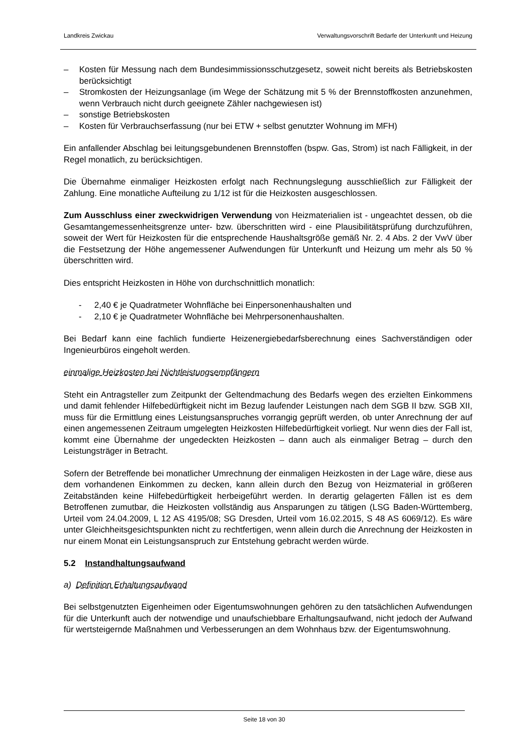Landkreis Zwickau Verwaltungsvorschrift Bedarfe der Unterkunft und Heizung
– Kosten für Messung nach dem Bundesimmissionsschutzgesetz, soweit nicht bereits als Betriebskosten berücksichtigt
– Stromkosten der Heizungsanlage (im Wege der Schätzung mit 5 % der Brennstoffkosten anzunehmen, wenn Verbrauch nicht durch geeignete Zähler nachgewiesen ist)
– sonstige Betriebskosten
– Kosten für Verbrauchserfassung (nur bei ETW + selbst genutzter Wohnung im MFH)
Ein anfallender Abschlag bei leitungsgebundenen Brennstoffen (bspw. Gas, Strom) ist nach Fälligkeit, in der Regel monatlich, zu berücksichtigen.
Die Übernahme einmaliger Heizkosten erfolgt nach Rechnungslegung ausschließlich zur Fälligkeit der Zahlung. Eine monatliche Aufteilung zu 1/12 ist für die Heizkosten ausgeschlossen.
Zum Ausschluss einer zweckwidrigen Verwendung von Heizmaterialien ist - ungeachtet dessen, ob die Gesamtangemessenheitsgrenze unter- bzw. überschritten wird - eine Plausibilitätsprüfung durchzuführen, soweit der Wert für Heizkosten für die entsprechende Haushaltsgröße gemäß Nr. 2. 4 Abs. 2 der VwV über die Festsetzung der Höhe angemessener Aufwendungen für Unterkunft und Heizung um mehr als 50 % überschritten wird.
Dies entspricht Heizkosten in Höhe von durchschnittlich monatlich:
- 2,40 € je Quadratmeter Wohnfläche bei Einpersonenhaushalten und
- 2,10 € je Quadratmeter Wohnfläche bei Mehrpersonenhaushalten.
Bei Bedarf kann eine fachlich fundierte Heizenergiebedarfsberechnung eines Sachverständigen oder Ingenieurbüros eingeholt werden.
einmalige Heizkosten bei Nichtleistungsempfängern
Steht ein Antragsteller zum Zeitpunkt der Geltendmachung des Bedarfs wegen des erzielten Einkommens und damit fehlender Hilfebedürftigkeit nicht im Bezug laufender Leistungen nach dem SGB II bzw. SGB XII, muss für die Ermittlung eines Leistungsanspruches vorrangig geprüft werden, ob unter Anrechnung der auf einen angemessenen Zeitraum umgelegten Heizkosten Hilfebedürftigkeit vorliegt. Nur wenn dies der Fall ist, kommt eine Übernahme der ungedeckten Heizkosten – dann auch als einmaliger Betrag – durch den Leistungsträger in Betracht.
Sofern der Betreffende bei monatlicher Umrechnung der einmaligen Heizkosten in der Lage wäre, diese aus dem vorhandenen Einkommen zu decken, kann allein durch den Bezug von Heizmaterial in größeren Zeitabständen keine Hilfebedürftigkeit herbeigeführt werden. In derartig gelagerten Fällen ist es dem Betroffenen zumutbar, die Heizkosten vollständig aus Ansparungen zu tätigen (LSG Baden-Württemberg, Urteil vom 24.04.2009, L 12 AS 4195/08; SG Dresden, Urteil vom 16.02.2015, S 48 AS 6069/12). Es wäre unter Gleichheitsgesichtspunkten nicht zu rechtfertigen, wenn allein durch die Anrechnung der Heizkosten in nur einem Monat ein Leistungsanspruch zur Entstehung gebracht werden würde.
5.2 Instandhaltungsaufwand
a) Definition Erhaltungsaufwand
Bei selbstgenutzten Eigenheimen oder Eigentumswohnungen gehören zu den tatsächlichen Aufwendungen für die Unterkunft auch der notwendige und unaufschiebbare Erhaltungsaufwand, nicht jedoch der Aufwand für wertsteigernde Maßnahmen und Verbesserungen an dem Wohnhaus bzw. der Eigentumswohnung.
Seite 18 von 30